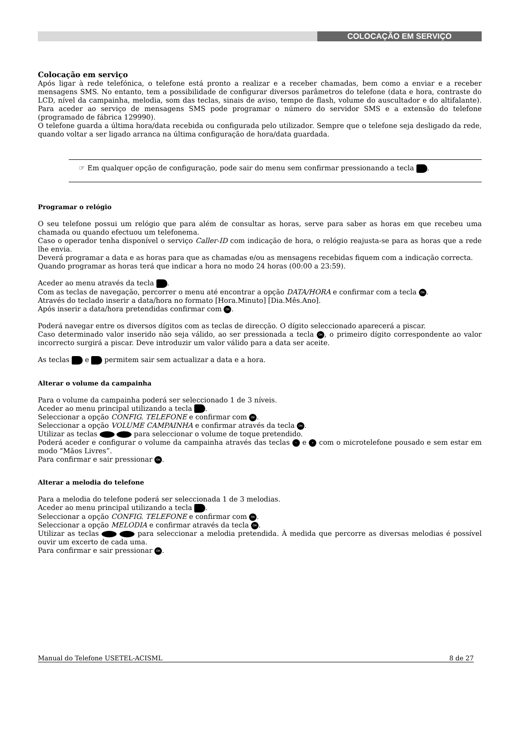COLOCAÇÃO EM SERVIÇO
Colocação em serviço
Após ligar à rede telefónica, o telefone está pronto a realizar e a receber chamadas, bem como a enviar e a receber mensagens SMS. No entanto, tem a possibilidade de configurar diversos parâmetros do telefone (data e hora, contraste do LCD, nível da campainha, melodia, som das teclas, sinais de aviso, tempo de flash, volume do auscultador e do altifalante). Para aceder ao serviço de mensagens SMS pode programar o número do servidor SMS e a extensão do telefone (programado de fábrica 129990).
O telefone guarda a última hora/data recebida ou configurada pelo utilizador. Sempre que o telefone seja desligado da rede, quando voltar a ser ligado arranca na última configuração de hora/data guardada.
☞ Em qualquer opção de configuração, pode sair do menu sem confirmar pressionando a tecla .
Programar o relógio
O seu telefone possui um relógio que para além de consultar as horas, serve para saber as horas em que recebeu uma chamada ou quando efectuou um telefonema.
Caso o operador tenha disponível o serviço Caller-ID com indicação de hora, o relógio reajusta-se para as horas que a rede lhe envia.
Deverá programar a data e as horas para que as chamadas e/ou as mensagens recebidas fiquem com a indicação correcta.
Quando programar as horas terá que indicar a hora no modo 24 horas (00:00 a 23:59).
Aceder ao menu através da tecla .
Com as teclas de navegação, percorrer o menu até encontrar a opção DATA/HORA e confirmar com a tecla OK.
Através do teclado inserir a data/hora no formato [Hora.Minuto] [Dia.Mês.Ano].
Após inserir a data/hora pretendidas confirmar com OK.
Poderá navegar entre os diversos dígitos com as teclas de direcção. O dígito seleccionado aparecerá a piscar.
Caso determinado valor inserido não seja válido, ao ser pressionada a tecla OK, o primeiro dígito correspondente ao valor incorrecto surgirá a piscar. Deve introduzir um valor válido para a data ser aceite.
As teclas e permitem sair sem actualizar a data e a hora.
Alterar o volume da campainha
Para o volume da campainha poderá ser seleccionado 1 de 3 níveis.
Aceder ao menu principal utilizando a tecla .
Seleccionar a opção CONFIG. TELEFONE e confirmar com OK.
Seleccionar a opção VOLUME CAMPAINHA e confirmar através da tecla OK.
Utilizar as teclas para seleccionar o volume de toque pretendido.
Poderá aceder e configurar o volume da campainha através das teclas − e + com o microtelefone pousado e sem estar em modo “Mãos Livres”.
Para confirmar e sair pressionar OK.
Alterar a melodia do telefone
Para a melodia do telefone poderá ser seleccionada 1 de 3 melodias.
Aceder ao menu principal utilizando a tecla .
Seleccionar a opção CONFIG. TELEFONE e confirmar com OK.
Seleccionar a opção MELODIA e confirmar através da tecla OK.
Utilizar as teclas para seleccionar a melodia pretendida. À medida que percorre as diversas melodias é possível ouvir um excerto de cada uma.
Para confirmar e sair pressionar OK.
Manual do Telefone USETEL-ACISML 8 de 27